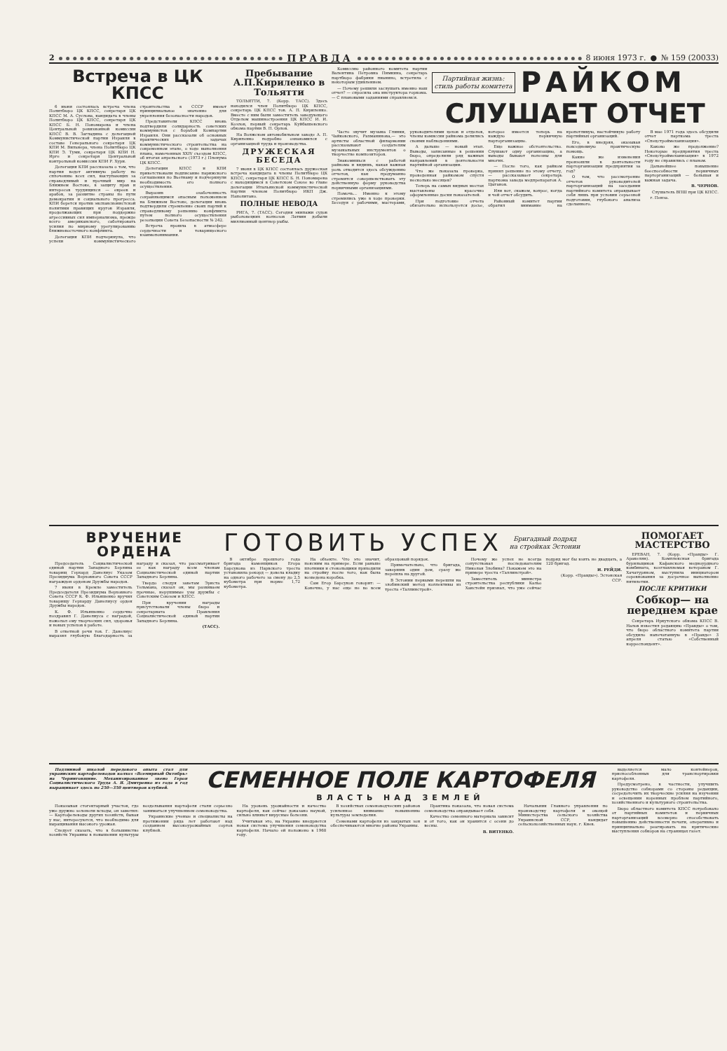2 ПРАВДА 8 июня 1973 г. ● № 159 (20033)
Встреча в ЦК КПСС
6 июня состоялась встреча члена Политбюро ЦК КПСС, секретаря ЦК КПСС М. А. Суслова, кандидата в члены Политбюро ЦК КПСС, секретаря ЦК КПСС Б. Н. Пономарева и члена Центральной ревизионной комиссии КПСС В. В. Загладина с делегацией Коммунистической партии Израиля в составе Генерального секретаря ЦК КПИ М. Вильнера, члена Политбюро ЦК КПИ Э. Туми, секретаря ЦК КПИ Н. Ирге и секретаря Центральной контрольной комиссии КПИ Р. Хури.
Делегация КПИ рассказала о том, что партия ведет активную работу по сплочению всех сил, выступающих за справедливый и прочный мир на Ближнем Востоке, в защиту прав и интересов трудящихся — евреев и арабов, за развитие страны по пути демократии и социального прогресса. КПИ борется против экспансионистской политики правящих кругов Израиля, продолжающих при поддержке агрессивных сил империализма, прежде всего американского, саботировать усилия по мирному урегулированию ближневосточного конфликта.
Делегация КПИ подчеркнула, что успехи коммунистического строительства в СССР имеют принципиальное значение для укрепления безопасности народов.
Представители КПСС вновь подтвердили солидарность советских коммунистов с борьбой Компартии Израиля. Они рассказали об основных практических задачах коммунистического строительства на современном этапе, о ходе выполнения плана, намеченных XXIV съездом КПСС, об итогах апрельского (1973 г.) Пленума ЦК КПСС.
Делегации КПСС и КПИ приветствовали подписание парижского соглашения по Вьетнаму и подчеркнули необходимость его полного осуществления.
Выразив озабоченность сохраняющимся опасным положением на Ближнем Востоке, делегации вновь подтвердили стремление своих партий к справедливому решению конфликта путем полного осуществления резолюции Совета Безопасности № 242.
Встреча прошла в атмосфере сердечности и товарищеского взаимопонимания.
Пребывание А.П.Кириленко в Тольятти
ТОЛЬЯТТИ, 7. (Корр. ТАСС). Здесь находился член Политбюро ЦК КПСС, секретарь ЦК КПСС тов. А. П. Кириленко. Вместе с ним были заместитель заведующего Отделом машиностроения ЦК КПСС И. И. Козлов, первый секретарь Куйбышевского обкома партии В. П. Орлов.
На Волжском автомобильном заводе А. П. Кириленко подробно ознакомился с организацией труда и производства.
ДРУЖЕСКАЯ БЕСЕДА
7 июня в ЦК КПСС состоялась дружеская встреча кандидата в члены Политбюро ЦК КПСС, секретаря ЦК КПСС Б. Н. Пономарева с находящимся в Советском Союзе во главе делегации Итальянской коммунистической партии членом Политбюро ИКП Дж. Наполитано.
ПОЛНЫЕ НЕВОДА
РИГА, 7. (ТАСС). Сегодня экипажи судов рыболовецких колхозов Латвии добыли миллионный центнер рыбы.
Комиссию районного комитета партии Валентина Петровна Пимкина, секретарь партбюро фабрики пианино, встретила с некоторым удивлением.
— Почему решили заслушать именно наш отчет? — спросила она инструктора горкома. — С плановыми заданиями справляемся.
Партийная жизнь:
стиль работы комитета
РАЙКОМ
СЛУШАЕТ ОТЧЕТ
Часто звучит музыка Глинки, Чайковского, Рахманинова,— это артисты областной филармонии рассказывают создателям музыкальных инструментов о творчестве композиторов.
Знакомишься с работой райкома и видишь, какая важная роль отводится здесь обсуждению отчетов, как продуманно стремятся совершенствовать эту действенную форму руководства первичными организациями.
Помочь... Именно к этому стремились уже в ходе проверки. Беседуя с рабочими, мастерами, руководителями цехов и отделов, члены комиссии райкома делились своими наблюдениями.
А дальше — новый этап. Выводы, записанные в решении бюро, определили ряд важных направлений в деятельности партийной организации.
Что же показала проверка, проведенная райкомом спустя несколько месяцев?
Теперь на самых видных местах выставлены красочно оформленные доски показателей.
При подготовке отчета обязательно используется досье, которое имеется теперь на каждую первичную парторганизацию.
Еще важное обстоятельство. Слушают одну организацию, а выводы бывают полезны для многих.
— После того, как райком принял решение по этому отчету,— рассказывает секретарь парткома завода медпрепаратов А. Цыганов.
Или вот, скажем, вопрос, когда и чей отчет обсудить.
Районный комитет партии обратил внимание на кропотливую, настойчивую работу партийных организаций.
Его, в внедряя, оказывая повседневную практическую помощь.
Какие же изменения произошли в деятельности парторганизации предприятия за год?
О том, что рассмотрение отчетов руководителей парторганизаций на заседании партийного комитета оправдывает себя лишь при условии серьезной подготовки, глубокого анализа сделанного.
В мае 1971 года здесь обсудили отчет парткома треста «Спецстроймеханизация».
Каково же продолжение? Некоторые предприятия треста «Спецстроймеханизация» в 1972 году не справились с планом.
Дальнейшее повышение боеспособности первичных парторганизаций — большая и важная задача.
В. ЧЕРНОВ.
Слушатель ВПШ при ЦК КПСС.
г. Пенза.
ВРУЧЕНИЕ ОРДЕНА
Председатель Социалистической единой партии Западного Берлина товарищ Герхард Данелиус Указом Президиума Верховного Совета СССР награжден орденом Дружбы народов.
7 июня в Кремле заместитель Председателя Президиума Верховного Совета СССР К. Ф. Ильяшенко вручил товарищу Герхарду Данелиусу орден Дружбы народов.
К. Ф. Ильяшенко сердечно поздравил Г. Данелиуса с наградой, пожелал ему творческих сил, здоровья и новых успехов в работе.
В ответной речи тов. Г. Данелиус выразил глубокую благодарность за награду и сказал, что рассматривает ее как награду всем членам Социалистической единой партии Западного Берлина.
Твердо следуя заветам Эрнста Тельмана, сказал он, мы развиваем прочные, нерушимые узы дружбы с Советским Союзом и КПСС.
При вручении награды присутствовали члены бюро и секретариата Правления Социалистической единой партии Западного Берлина.
(ТАСС).
ГОТОВИТЬ УСПЕХ
Бригадный подряд
на стройках Эстонии
В октябре прошлого года бригада каменщиков Егора Барсукова из Нарвского треста установила рекорд — довела кладку на одного рабочего за смену до 2,5 кубометра при норме 1,72 кубометра.
На объекте. Что это значит, поясним на примере. Если раньше плотники и стекольщики приходили на стройку после того, как была возведена коробка.
Сам Егор Барсуков говорит: — Конечно, у нас еще не во всем образцовый порядок.
Примечательно, что бригада, завершив один дом, сразу же перешла на другой.
В Эстонии первыми перешли на злобинский метод коллективы из треста «Таллинстрой».
Почему же успех не всегда сопутствовал последователям Николая Злобина? Покажем это на примере треста «Таллинстрой».
Заместитель министра строительства республики Кальо Ханстейн признал, что уже сейчас подряд мог бы взять не двадцать, а 120 бригад.
И. РЕЙДИ.
(Корр. «Правды»). Эстонская ССР.
ПОМОГАЕТ МАСТЕРСТВО
ЕРЕВАН, 7. (Корр. «Правды» Г. Аракелян). Комплексная бригада бурильщиков Кафанского медноурдного комбината, возглавляемая ветераном Г. Хачатуряном, выступила инициатором соревнования за досрочное выполнение пятилетки.
ПОСЛЕ КРИТИКИ
Собкор— на переднем крае
Секретарь Иркутского обкома КПСС В. Налов известил редакцию «Правды» о том, что бюро областного комитета партии обсудило напечатанную в «Правде» 3 апреля статью «Собственный корреспондент».
Подлинной школой передового опыта стал для украинских картофелеводов колхоз «Всемирный Октябрь» на Черниговщине. Механизированное звено Героя Социалистического Труда А. Я. Дмитренко из года в год выращивает здесь по 250—350 центнеров клубней.
СЕМЕННОЕ ПОЛЕ КАРТОФЕЛЯ
ВЛАСТЬ НАД ЗЕМЛЕЙ
Показывая стогектарный участок, где уже дружно зеленели всходы, он заметил: — Картофелеводы других хозяйств, бывая у нас, интересуются, что необходимо для выращивания высокого урожая.
Следует сказать, что в большинстве хозяйств Украины в повышении культуры возделывания картофеля стали серьезно заниматься улучшением семеноводства.
Украинские ученые и специалисты на протяжении ряда лет работают над созданием высокоурожайных сортов клубней.
На уровень урожайности и качество картофеля, как сейчас доказано наукой, сильно влияют вирусные болезни.
Учитывая это, на Украине внедряется новая система улучшения семеноводства картофеля. Начало ей положено в 1968 году.
В хозяйствах семеноводческих районов усиленное внимание повышению культуры земледелия.
Семенами картофеля из закрытых зон обеспечиваются многие районы Украины.
Практика показала, что новая система семеноводства оправдывает себя.
Качество семенного материала зависит и от того, как он хранится с осени до весны.
В. ВИТЕНКО.
Начальник Главного управления по производству картофеля и овощей Министерства сельского хозяйства Украинской ССР, кандидат сельскохозяйственных наук. г. Киев.
выделяется мало контейнеров, приспособленных для транспортировки картофеля.
Предусмотрено, в частности, улучшить руководство собкорами со стороны редакции, сосредоточить их творческие усилия на изучении и освещении коренных проблем партийного, хозяйственного и культурного строительства.
Бюро областного комитета КПСС потребовало от партийных комитетов и первичных парторганизаций всемерно способствовать повышению действенности печати, оперативно и принципиально реагировать на критические выступления собкоров на страницах газет.